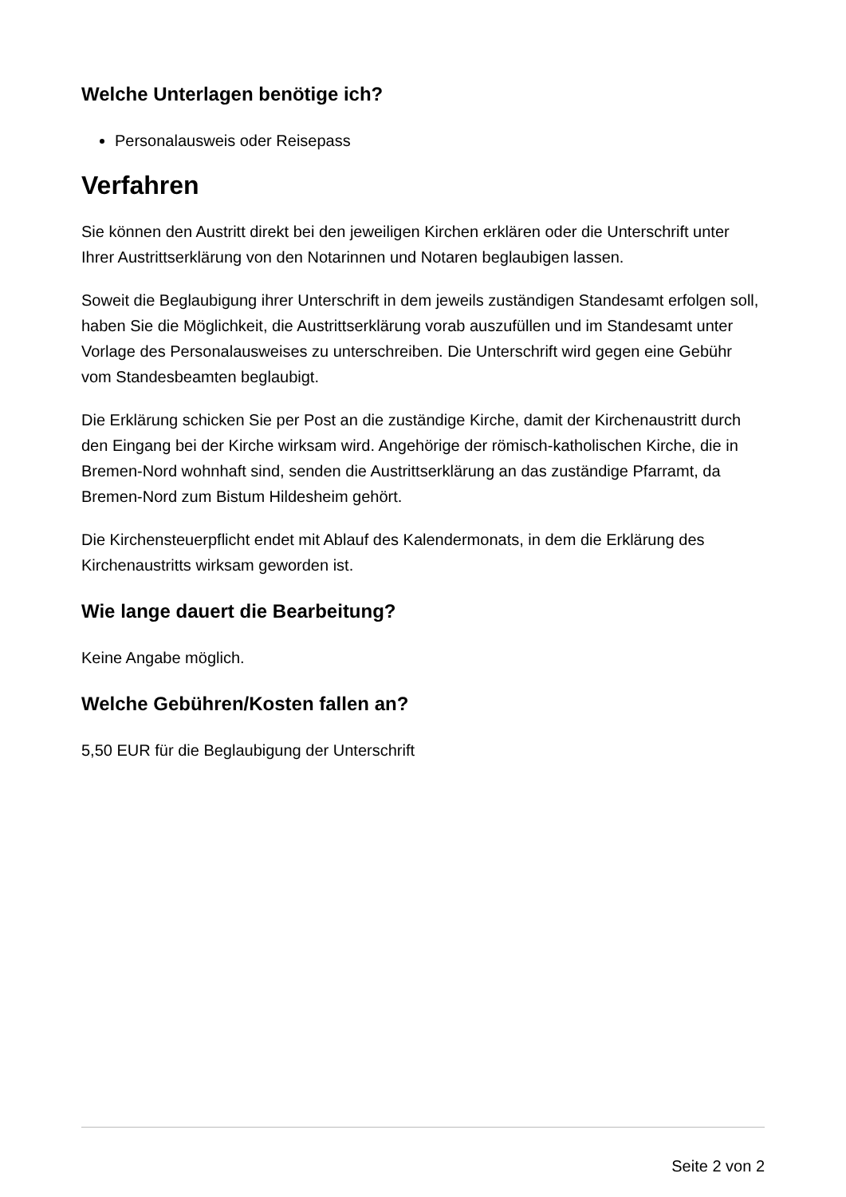Welche Unterlagen benötige ich?
Personalausweis oder Reisepass
Verfahren
Sie können den Austritt direkt bei den jeweiligen Kirchen erklären oder die Unterschrift unter Ihrer Austrittserklärung von den Notarinnen und Notaren beglaubigen lassen.
Soweit die Beglaubigung ihrer Unterschrift in dem jeweils zuständigen Standesamt erfolgen soll, haben Sie die Möglichkeit, die Austrittserklärung vorab auszufüllen und im Standesamt unter Vorlage des Personalausweises zu unterschreiben. Die Unterschrift wird gegen eine Gebühr vom Standesbeamten beglaubigt.
Die Erklärung schicken Sie per Post an die zuständige Kirche, damit der Kirchenaustritt durch den Eingang bei der Kirche wirksam wird. Angehörige der römisch-katholischen Kirche, die in Bremen-Nord wohnhaft sind, senden die Austrittserklärung an das zuständige Pfarramt, da Bremen-Nord zum Bistum Hildesheim gehört.
Die Kirchensteuerpflicht endet mit Ablauf des Kalendermonats, in dem die Erklärung des Kirchenaustritts wirksam geworden ist.
Wie lange dauert die Bearbeitung?
Keine Angabe möglich.
Welche Gebühren/Kosten fallen an?
5,50 EUR für die Beglaubigung der Unterschrift
Seite 2 von 2